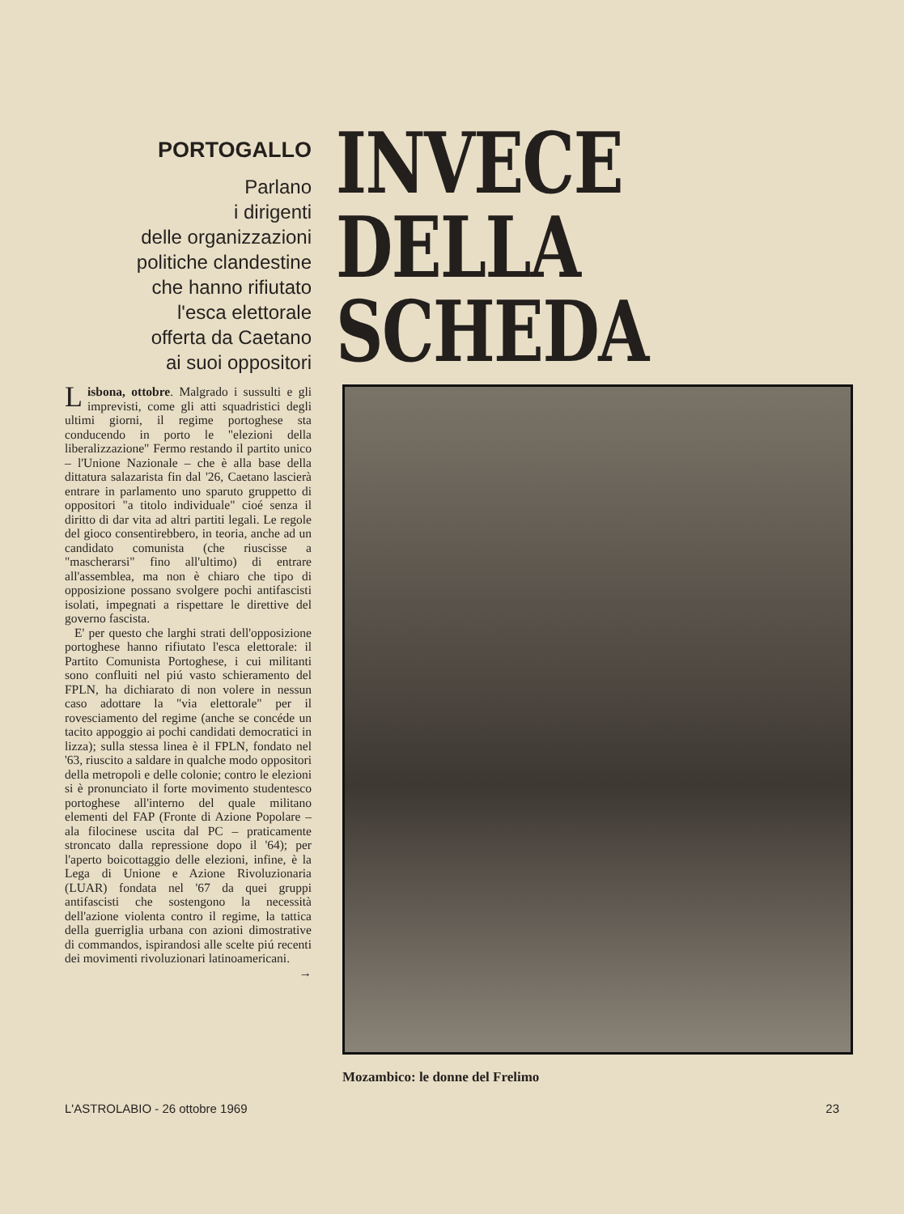PORTOGALLO
Parlano
i dirigenti
delle organizzazioni
politiche clandestine
che hanno rifiutato
l'esca elettorale
offerta da Caetano
ai suoi oppositori
INVECE
DELLA
SCHEDA
Lisbona, ottobre. Malgrado i sussulti e gli imprevisti, come gli atti squadristici degli ultimi giorni, il regime portoghese sta conducendo in porto le "elezioni della liberalizzazione" Fermo restando il partito unico – l'Unione Nazionale – che è alla base della dittatura salazarista fin dal '26, Caetano lascierà entrare in parlamento uno sparuto gruppetto di oppositori "a titolo individuale" cioé senza il diritto di dar vita ad altri partiti legali. Le regole del gioco consentirebbero, in teoria, anche ad un candidato comunista (che riuscisse a "mascherarsi" fino all'ultimo) di entrare all'assemblea, ma non è chiaro che tipo di opposizione possano svolgere pochi antifascisti isolati, impegnati a rispettare le direttive del governo fascista.
E' per questo che larghi strati dell'opposizione portoghese hanno rifiutato l'esca elettorale: il Partito Comunista Portoghese, i cui militanti sono confluiti nel piú vasto schieramento del FPLN, ha dichiarato di non volere in nessun caso adottare la "via elettorale" per il rovesciamento del regime (anche se concéde un tacito appoggio ai pochi candidati democratici in lizza); sulla stessa linea è il FPLN, fondato nel '63, riuscito a saldare in qualche modo oppositori della metropoli e delle colonie; contro le elezioni si è pronunciato il forte movimento studentesco portoghese all'interno del quale militano elementi del FAP (Fronte di Azione Popolare – ala filocinese uscita dal PC – praticamente stroncato dalla repressione dopo il '64); per l'aperto boicottaggio delle elezioni, infine, è la Lega di Unione e Azione Rivoluzionaria (LUAR) fondata nel '67 da quei gruppi antifascisti che sostengono la necessità dell'azione violenta contro il regime, la tattica della guerriglia urbana con azioni dimostrative di commandos, ispirandosi alle scelte piú recenti dei movimenti rivoluzionari latinoamericani.
→
Mozambico: le donne del Frelimo
L'ASTROLABIO - 26 ottobre 1969 23